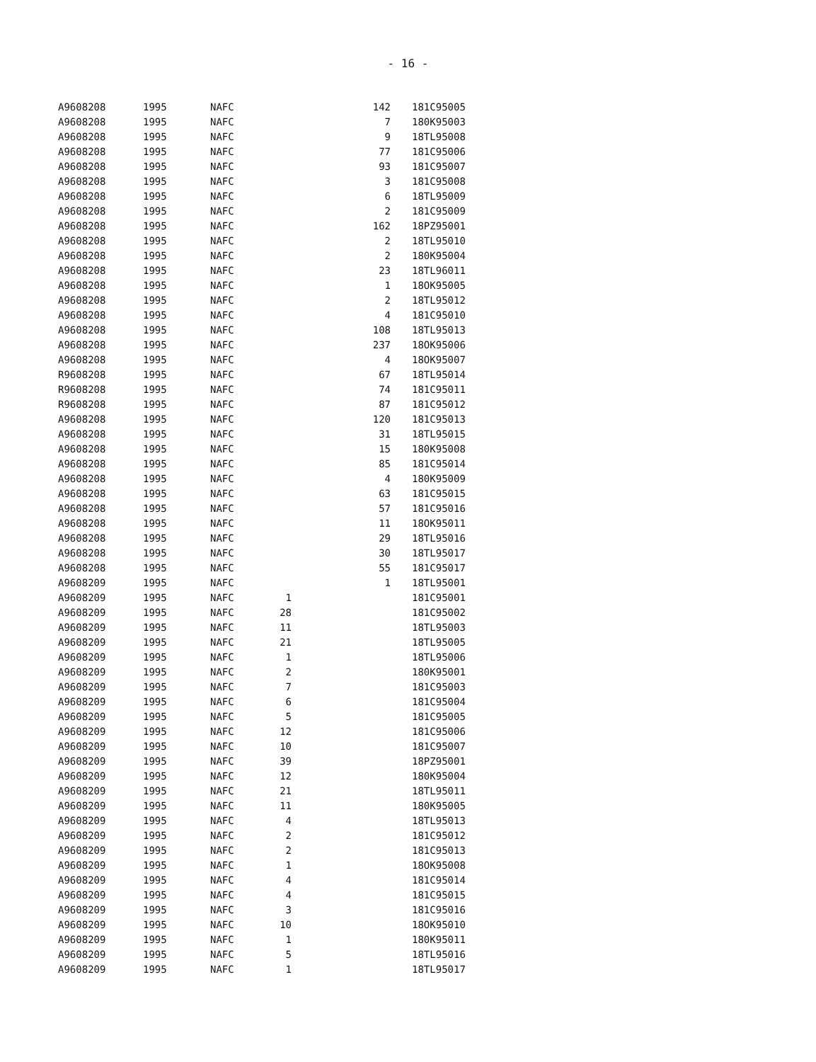- 16 -
| A9608208 | 1995 | NAFC | | 142 | 181C95005 |
| A9608208 | 1995 | NAFC | | 7 | 180K95003 |
| A9608208 | 1995 | NAFC | | 9 | 18TL95008 |
| A9608208 | 1995 | NAFC | | 77 | 181C95006 |
| A9608208 | 1995 | NAFC | | 93 | 181C95007 |
| A9608208 | 1995 | NAFC | | 3 | 181C95008 |
| A9608208 | 1995 | NAFC | | 6 | 18TL95009 |
| A9608208 | 1995 | NAFC | | 2 | 181C95009 |
| A9608208 | 1995 | NAFC | | 162 | 18PZ95001 |
| A9608208 | 1995 | NAFC | | 2 | 18TL95010 |
| A9608208 | 1995 | NAFC | | 2 | 180K95004 |
| A9608208 | 1995 | NAFC | | 23 | 18TL96011 |
| A9608208 | 1995 | NAFC | | 1 | 18OK95005 |
| A9608208 | 1995 | NAFC | | 2 | 18TL95012 |
| A9608208 | 1995 | NAFC | | 4 | 181C95010 |
| A9608208 | 1995 | NAFC | | 108 | 18TL95013 |
| A9608208 | 1995 | NAFC | | 237 | 18OK95006 |
| A9608208 | 1995 | NAFC | | 4 | 18OK95007 |
| R9608208 | 1995 | NAFC | | 67 | 18TL95014 |
| R9608208 | 1995 | NAFC | | 74 | 181C95011 |
| R9608208 | 1995 | NAFC | | 87 | 181C95012 |
| A9608208 | 1995 | NAFC | | 120 | 181C95013 |
| A9608208 | 1995 | NAFC | | 31 | 18TL95015 |
| A9608208 | 1995 | NAFC | | 15 | 180K95008 |
| A9608208 | 1995 | NAFC | | 85 | 181C95014 |
| A9608208 | 1995 | NAFC | | 4 | 180K95009 |
| A9608208 | 1995 | NAFC | | 63 | 181C95015 |
| A9608208 | 1995 | NAFC | | 57 | 181C95016 |
| A9608208 | 1995 | NAFC | | 11 | 18OK95011 |
| A9608208 | 1995 | NAFC | | 29 | 18TL95016 |
| A9608208 | 1995 | NAFC | | 30 | 18TL95017 |
| A9608208 | 1995 | NAFC | | 55 | 181C95017 |
| A9608209 | 1995 | NAFC | | 1 | 18TL95001 |
| A9608209 | 1995 | NAFC | 1 | | 181C95001 |
| A9608209 | 1995 | NAFC | 28 | | 181C95002 |
| A9608209 | 1995 | NAFC | 11 | | 18TL95003 |
| A9608209 | 1995 | NAFC | 21 | | 18TL95005 |
| A9608209 | 1995 | NAFC | 1 | | 18TL95006 |
| A9608209 | 1995 | NAFC | 2 | | 180K95001 |
| A9608209 | 1995 | NAFC | 7 | | 181C95003 |
| A9608209 | 1995 | NAFC | 6 | | 181C95004 |
| A9608209 | 1995 | NAFC | 5 | | 181C95005 |
| A9608209 | 1995 | NAFC | 12 | | 181C95006 |
| A9608209 | 1995 | NAFC | 10 | | 181C95007 |
| A9608209 | 1995 | NAFC | 39 | | 18PZ95001 |
| A9608209 | 1995 | NAFC | 12 | | 180K95004 |
| A9608209 | 1995 | NAFC | 21 | | 18TL95011 |
| A9608209 | 1995 | NAFC | 11 | | 180K95005 |
| A9608209 | 1995 | NAFC | 4 | | 18TL95013 |
| A9608209 | 1995 | NAFC | 2 | | 181C95012 |
| A9608209 | 1995 | NAFC | 2 | | 181C95013 |
| A9608209 | 1995 | NAFC | 1 | | 18OK95008 |
| A9608209 | 1995 | NAFC | 4 | | 181C95014 |
| A9608209 | 1995 | NAFC | 4 | | 181C95015 |
| A9608209 | 1995 | NAFC | 3 | | 181C95016 |
| A9608209 | 1995 | NAFC | 10 | | 18OK95010 |
| A9608209 | 1995 | NAFC | 1 | | 180K95011 |
| A9608209 | 1995 | NAFC | 5 | | 18TL95016 |
| A9608209 | 1995 | NAFC | 1 | | 18TL95017 |